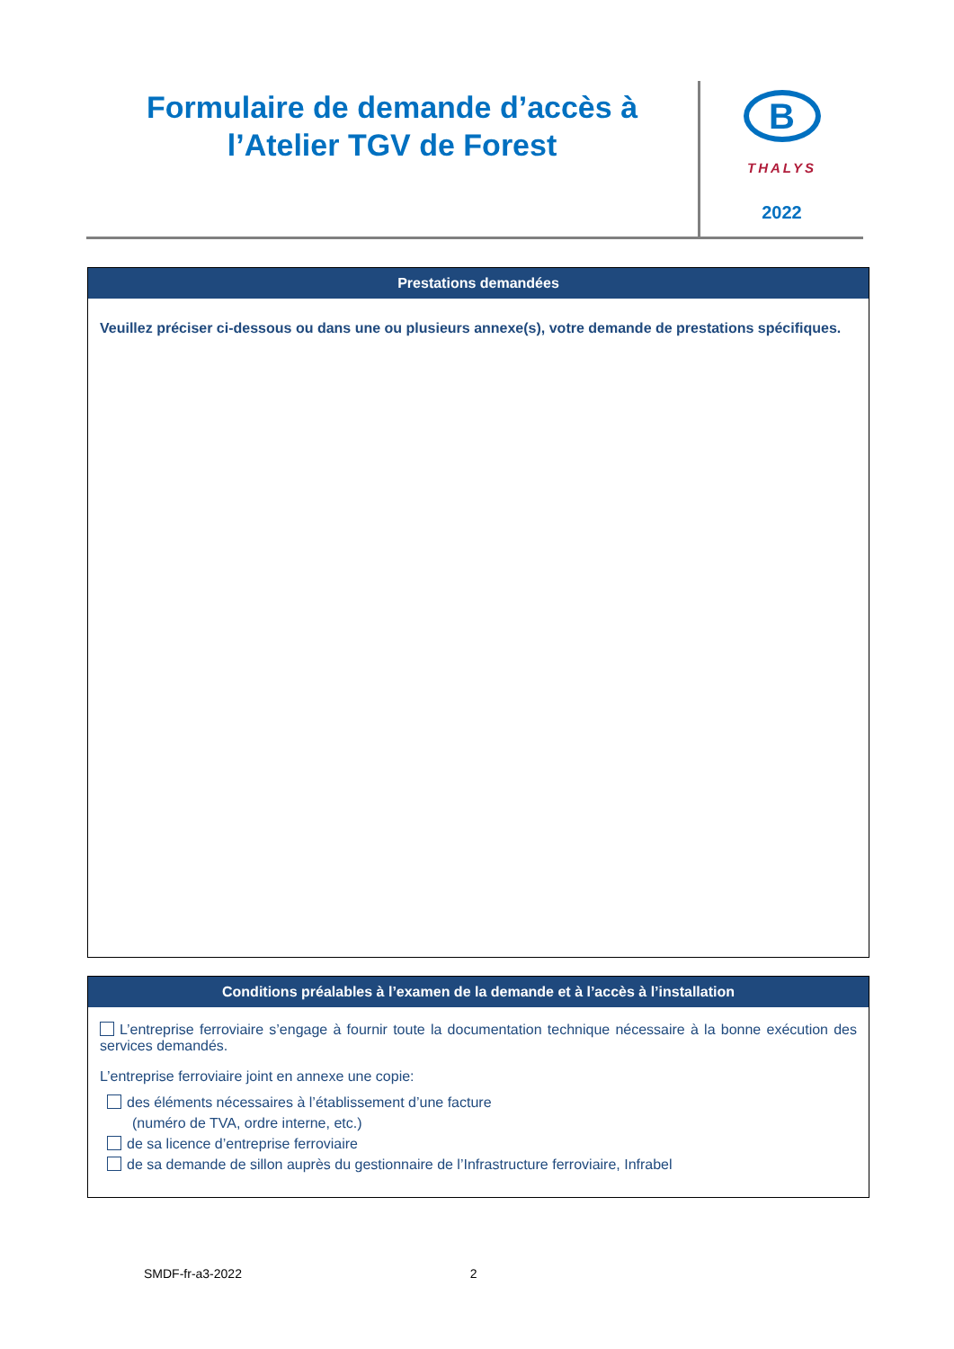Formulaire de demande d’accès à
l’Atelier TGV de Forest
B
THALYS
2022
Prestations demandées
Veuillez préciser ci-dessous ou dans une ou plusieurs annexe(s), votre demande de prestations spécifiques.
Conditions préalables à l’examen de la demande et à l’accès à l’installation
L’entreprise ferroviaire s’engage à fournir toute la documentation technique nécessaire à la bonne exécution des services demandés.
L’entreprise ferroviaire joint en annexe une copie:
des éléments nécessaires à l’établissement d’une facture
(numéro de TVA, ordre interne, etc.)
de sa licence d’entreprise ferroviaire
de sa demande de sillon auprès du gestionnaire de l’Infrastructure ferroviaire, Infrabel
SMDF-fr-a3-2022 2